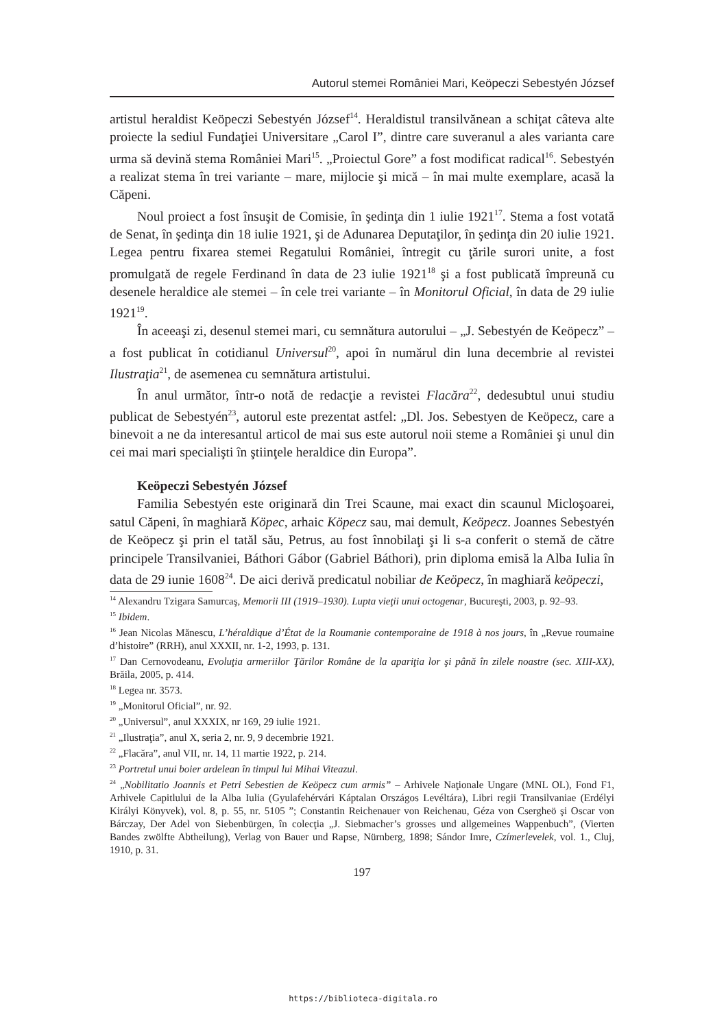Autorul stemei României Mari, Keöpeczi Sebestyén József
artistul heraldist Keöpeczi Sebestyén József<sup>14</sup>. Heraldistul transilvănean a schiţat câteva alte proiecte la sediul Fundaţiei Universitare „Carol I”, dintre care suveranul a ales varianta care urma să devină stema României Mari<sup>15</sup>. „Proiectul Gore” a fost modificat radical<sup>16</sup>. Sebestyén a realizat stema în trei variante – mare, mijlocie şi mică – în mai multe exemplare, acasă la Căpeni.
Noul proiect a fost însuşit de Comisie, în şedinţa din 1 iulie 1921<sup>17</sup>. Stema a fost votată de Senat, în şedinţa din 18 iulie 1921, şi de Adunarea Deputaţilor, în şedinţa din 20 iulie 1921. Legea pentru fixarea stemei Regatului României, întregit cu ţările surori unite, a fost promulgată de regele Ferdinand în data de 23 iulie 1921<sup>18</sup> şi a fost publicată împreună cu desenele heraldice ale stemei – în cele trei variante – în Monitorul Oficial, în data de 29 iulie 1921<sup>19</sup>.
În aceeaşi zi, desenul stemei mari, cu semnătura autorului – „J. Sebestyén de Keöpecz” – a fost publicat în cotidianul Universul<sup>20</sup>, apoi în numărul din luna decembrie al revistei Ilustraţia<sup>21</sup>, de asemenea cu semnătura artistului.
În anul următor, într-o notă de redacţie a revistei Flacăra<sup>22</sup>, dedesubtul unui studiu publicat de Sebestyén<sup>23</sup>, autorul este prezentat astfel: „Dl. Jos. Sebestyen de Keöpecz, care a binevoit a ne da interesantul articol de mai sus este autorul noii steme a României şi unul din cei mai mari specialişti în ştiinţele heraldice din Europa”.
Keöpeczi Sebestyén József
Familia Sebestyén este originară din Trei Scaune, mai exact din scaunul Micloşoarei, satul Căpeni, în maghiară Köpec, arhaic Köpecz sau, mai demult, Keöpecz. Joannes Sebestyén de Keöpecz şi prin el tatăl său, Petrus, au fost înnobilaţi şi li s-a conferit o stemă de către principele Transilvaniei, Báthori Gábor (Gabriel Báthori), prin diploma emisă la Alba Iulia în data de 29 iunie 1608<sup>24</sup>. De aici derivă predicatul nobiliar de Keöpecz, în maghiară keöpeczi,
<sup>14</sup> Alexandru Tzigara Samurcaş, Memorii III (1919–1930). Lupta vieţii unui octogenar, Bucureşti, 2003, p. 92–93.
<sup>15</sup> Ibidem.
<sup>16</sup> Jean Nicolas Mănescu, L’héraldique d’État de la Roumanie contemporaine de 1918 à nos jours, în „Revue roumaine d’histoire” (RRH), anul XXXII, nr. 1-2, 1993, p. 131.
<sup>17</sup> Dan Cernovodeanu, Evoluţia armeriilor Ţărilor Române de la apariţia lor şi până în zilele noastre (sec. XIII-XX), Brăila, 2005, p. 414.
<sup>18</sup> Legea nr. 3573.
<sup>19</sup> „Monitorul Oficial”, nr. 92.
<sup>20</sup> „Universul”, anul XXXIX, nr 169, 29 iulie 1921.
<sup>21</sup> „Ilustraţia”, anul X, seria 2, nr. 9, 9 decembrie 1921.
<sup>22</sup> „Flacăra”, anul VII, nr. 14, 11 martie 1922, p. 214.
<sup>23</sup> Portretul unui boier ardelean în timpul lui Mihai Viteazul.
<sup>24</sup> „Nobilitatio Joannis et Petri Sebestien de Keöpecz cum armis” – Arhivele Naţionale Ungare (MNL OL), Fond F1, Arhivele Capitlului de la Alba Iulia (Gyulafehérvári Káptalan Országos Levéltára), Libri regii Transilvaniae (Erdélyi Királyi Könyvek), vol. 8, p. 55, nr. 5105 ”; Constantin Reichenauer von Reichenau, Géza von Csergheö şi Oscar von Bárczay, Der Adel von Siebenbürgen, în colecţia „J. Siebmacher’s grosses und allgemeines Wappenbuch”, (Vierten Bandes zwölfte Abtheilung), Verlag von Bauer und Rapse, Nürnberg, 1898; Sándor Imre, Czímerlevelek, vol. 1., Cluj, 1910, p. 31.
197
https://biblioteca-digitala.ro